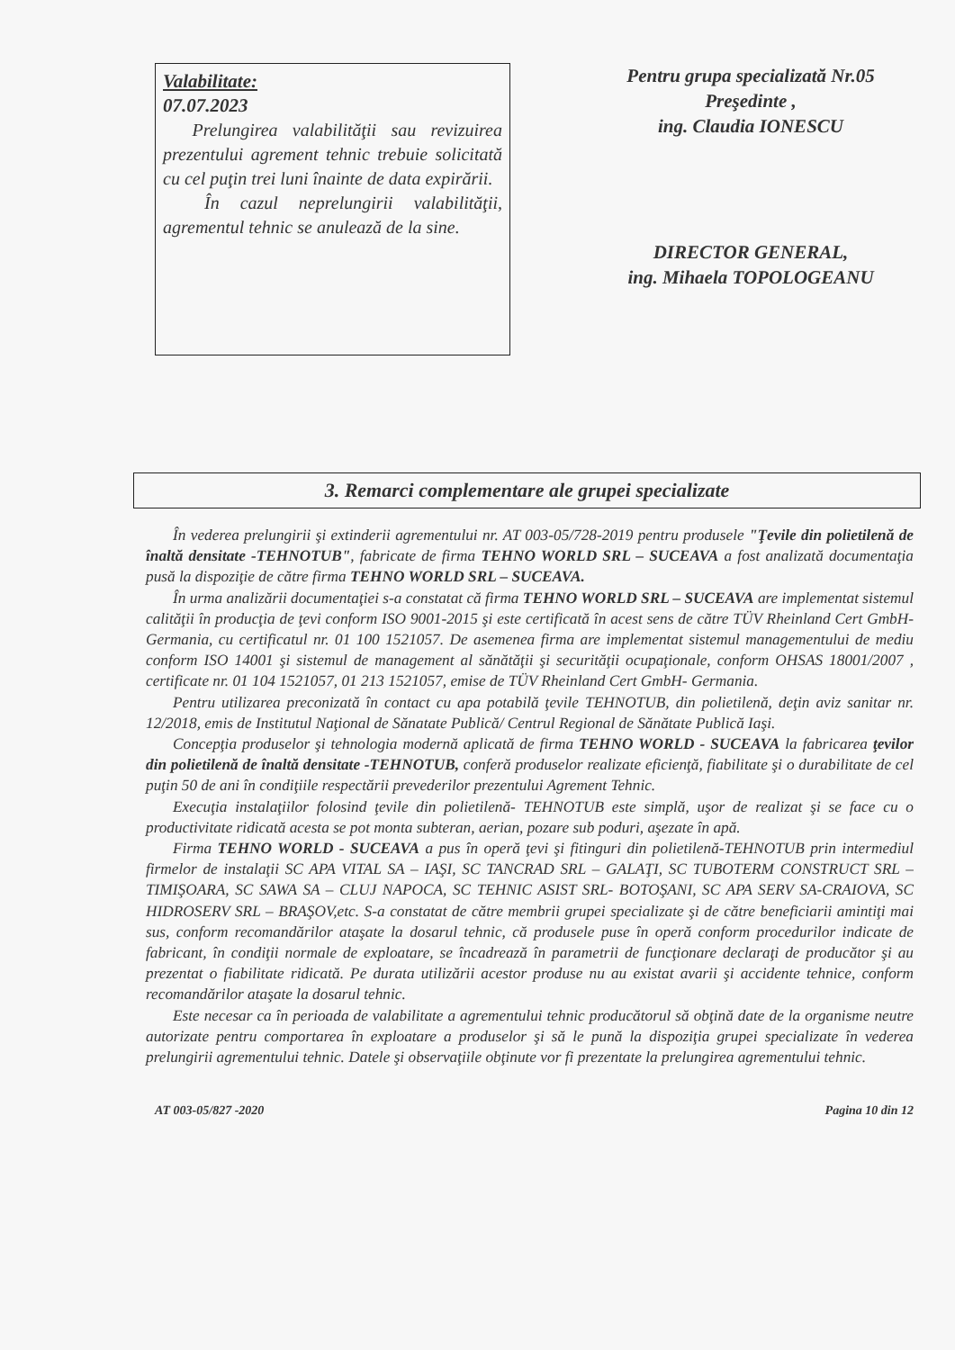Valabilitate:
07.07.2023
Prelungirea valabilităţii sau revizuirea prezentului agrement tehnic trebuie solicitată cu cel puţin trei luni înainte de data expirării.
În cazul neprelungirii valabilităţii, agrementul tehnic se anulează de la sine.
Pentru grupa specializată Nr.05
Preşedinte ,
ing. Claudia IONESCU
DIRECTOR GENERAL,
ing. Mihaela TOPOLOGEANU
3. Remarci complementare ale grupei specializate
În vederea prelungirii şi extinderii agrementului nr. AT 003-05/728-2019 pentru produsele "Ţevile din polietilenă de înaltă densitate -TEHNOTUB", fabricate de firma TEHNO WORLD SRL – SUCEAVA a fost analizată documentaţia pusă la dispoziţie de către firma TEHNO WORLD SRL – SUCEAVA.
În urma analizării documentaţiei s-a constatat că firma TEHNO WORLD SRL – SUCEAVA are implementat sistemul calităţii în producţia de ţevi conform ISO 9001-2015 şi este certificată în acest sens de către TÜV Rheinland Cert GmbH- Germania, cu certificatul nr. 01 100 1521057. De asemenea firma are implementat sistemul managementului de mediu conform ISO 14001 şi sistemul de management al sănătăţii şi securităţii ocupaţionale, conform OHSAS 18001/2007 , certificate nr. 01 104 1521057, 01 213 1521057, emise de TÜV Rheinland Cert GmbH- Germania.
Pentru utilizarea preconizată în contact cu apa potabilă ţevile TEHNOTUB, din polietilenă, deţin aviz sanitar nr. 12/2018, emis de Institutul Naţional de Sănatate Publică/ Centrul Regional de Sănătate Publică Iaşi.
Concepţia produselor şi tehnologia modernă aplicată de firma TEHNO WORLD - SUCEAVA la fabricarea ţevilor din polietilenă de înaltă densitate -TEHNOTUB, conferă produselor realizate eficienţă, fiabilitate şi o durabilitate de cel puţin 50 de ani în condiţiile respectării prevederilor prezentului Agrement Tehnic.
Execuţia instalaţiilor folosind ţevile din polietilenă- TEHNOTUB este simplă, uşor de realizat şi se face cu o productivitate ridicată acesta se pot monta subteran, aerian, pozare sub poduri, aşezate în apă.
Firma TEHNO WORLD - SUCEAVA a pus în operă ţevi şi fitinguri din polietilenă-TEHNOTUB prin intermediul firmelor de instalaţii SC APA VITAL SA – IAŞI, SC TANCRAD SRL – GALAŢI, SC TUBOTERM CONSTRUCT SRL – TIMIŞOARA, SC SAWA SA – CLUJ NAPOCA, SC TEHNIC ASIST SRL- BOTOŞANI, SC APA SERV SA-CRAIOVA, SC HIDROSERV SRL – BRAŞOV,etc. S-a constatat de către membrii grupei specializate şi de către beneficiarii amintiţi mai sus, conform recomandărilor ataşate la dosarul tehnic, că produsele puse în operă conform procedurilor indicate de fabricant, în condiţii normale de exploatare, se încadrează în parametrii de funcţionare declaraţi de producător şi au prezentat o fiabilitate ridicată. Pe durata utilizării acestor produse nu au existat avarii şi accidente tehnice, conform recomandărilor ataşate la dosarul tehnic.
Este necesar ca în perioada de valabilitate a agrementului tehnic producătorul să obţină date de la organisme neutre autorizate pentru comportarea în exploatare a produselor şi să le pună la dispoziţia grupei specializate în vederea prelungirii agrementului tehnic. Datele şi observaţiile obţinute vor fi prezentate la prelungirea agrementului tehnic.
AT 003-05/827 -2020 Pagina 10 din 12